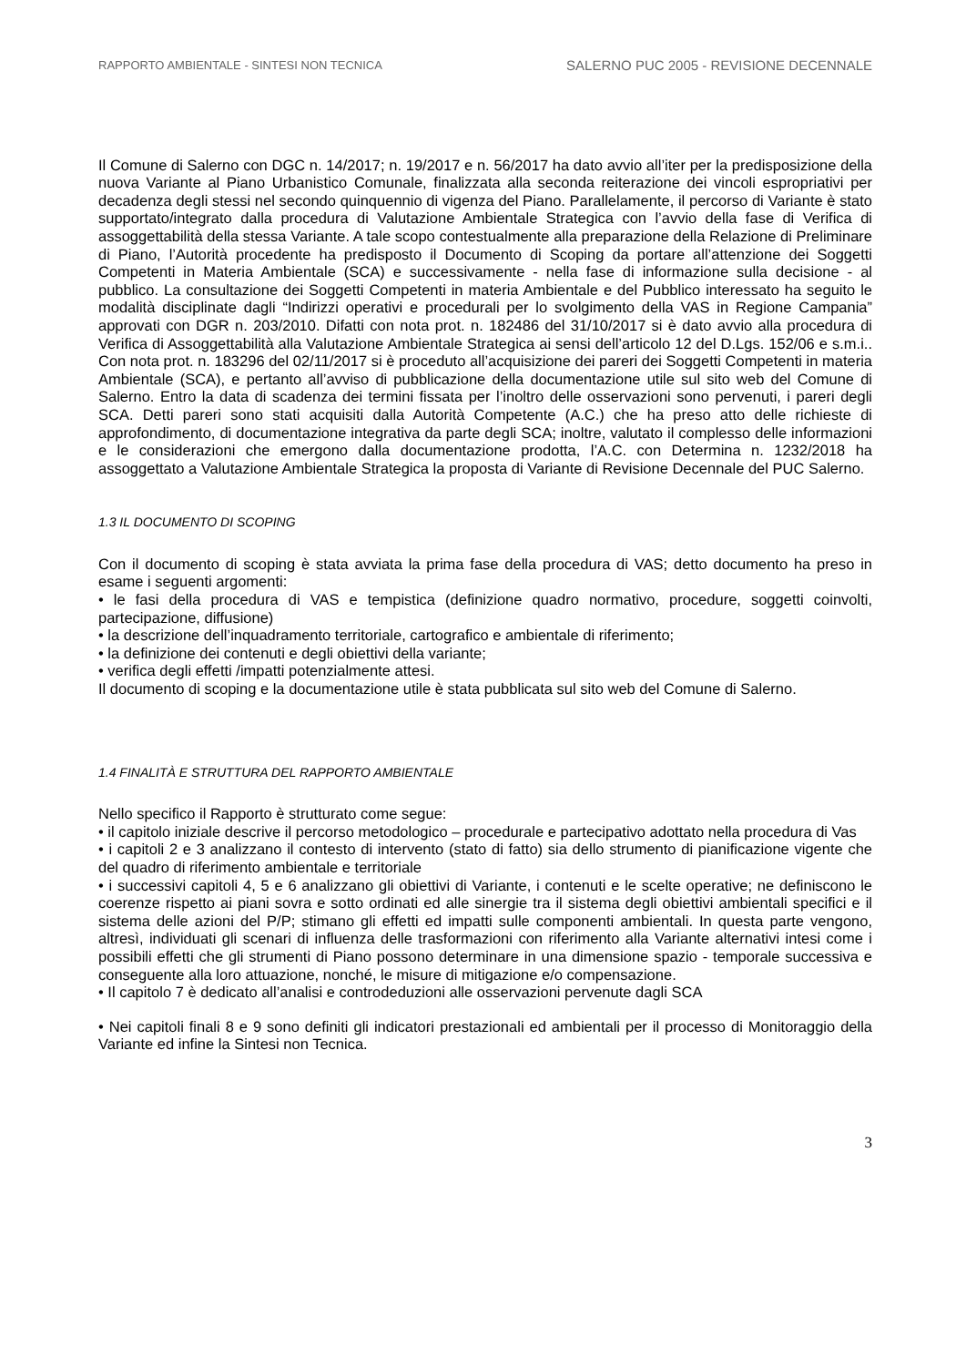RAPPORTO AMBIENTALE - SINTESI NON TECNICA SALERNO PUC 2005 - REVISIONE DECENNALE
Il Comune di Salerno con DGC n. 14/2017; n. 19/2017 e n. 56/2017 ha dato avvio all’iter per la predisposizione della nuova Variante al Piano Urbanistico Comunale, finalizzata alla seconda reiterazione dei vincoli espropriativi per decadenza degli stessi nel secondo quinquennio di vigenza del Piano. Parallelamente, il percorso di Variante è stato supportato/integrato dalla procedura di Valutazione Ambientale Strategica con l’avvio della fase di Verifica di assoggettabilità della stessa Variante. A tale scopo contestualmente alla preparazione della Relazione di Preliminare di Piano, l’Autorità procedente ha predisposto il Documento di Scoping da portare all’attenzione dei Soggetti Competenti in Materia Ambientale (SCA) e successivamente - nella fase di informazione sulla decisione - al pubblico. La consultazione dei Soggetti Competenti in materia Ambientale e del Pubblico interessato ha seguito le modalità disciplinate dagli “Indirizzi operativi e procedurali per lo svolgimento della VAS in Regione Campania” approvati con DGR n. 203/2010. Difatti con nota prot. n. 182486 del 31/10/2017 si è dato avvio alla procedura di Verifica di Assoggettabilità alla Valutazione Ambientale Strategica ai sensi dell’articolo 12 del D.Lgs. 152/06 e s.m.i.. Con nota prot. n. 183296 del 02/11/2017 si è proceduto all’acquisizione dei pareri dei Soggetti Competenti in materia Ambientale (SCA), e pertanto all’avviso di pubblicazione della documentazione utile sul sito web del Comune di Salerno. Entro la data di scadenza dei termini fissata per l’inoltro delle osservazioni sono pervenuti, i pareri degli SCA. Detti pareri sono stati acquisiti dalla Autorità Competente (A.C.) che ha preso atto delle richieste di approfondimento, di documentazione integrativa da parte degli SCA; inoltre, valutato il complesso delle informazioni e le considerazioni che emergono dalla documentazione prodotta, l’A.C. con Determina n. 1232/2018 ha assoggettato a Valutazione Ambientale Strategica la proposta di Variante di Revisione Decennale del PUC Salerno.
1.3 IL DOCUMENTO DI SCOPING
Con il documento di scoping è stata avviata la prima fase della procedura di VAS; detto documento ha preso in esame i seguenti argomenti:
• le fasi della procedura di VAS e tempistica (definizione quadro normativo, procedure, soggetti coinvolti, partecipazione, diffusione)
• la descrizione dell’inquadramento territoriale, cartografico e ambientale di riferimento;
• la definizione dei contenuti e degli obiettivi della variante;
• verifica degli effetti /impatti potenzialmente attesi.
Il documento di scoping e la documentazione utile è stata pubblicata sul sito web del Comune di Salerno.
1.4 FINALITÀ E STRUTTURA DEL RAPPORTO AMBIENTALE
Nello specifico il Rapporto è strutturato come segue:
• il capitolo iniziale descrive il percorso metodologico – procedurale e partecipativo adottato nella procedura di Vas
• i capitoli 2 e 3 analizzano il contesto di intervento (stato di fatto) sia dello strumento di pianificazione vigente che del quadro di riferimento ambientale e territoriale
• i successivi capitoli 4, 5 e 6 analizzano gli obiettivi di Variante, i contenuti e le scelte operative; ne definiscono le coerenze rispetto ai piani sovra e sotto ordinati ed alle sinergie tra il sistema degli obiettivi ambientali specifici e il sistema delle azioni del P/P; stimano gli effetti ed impatti sulle componenti ambientali. In questa parte vengono, altresì, individuati gli scenari di influenza delle trasformazioni con riferimento alla Variante alternativi intesi come i possibili effetti che gli strumenti di Piano possono determinare in una dimensione spazio - temporale successiva e conseguente alla loro attuazione, nonché, le misure di mitigazione e/o compensazione.
• Il capitolo 7 è dedicato all’analisi e controdeduzioni alle osservazioni pervenute dagli SCA
• Nei capitoli finali 8 e 9 sono definiti gli indicatori prestazionali ed ambientali per il processo di Monitoraggio della Variante ed infine la Sintesi non Tecnica.
3